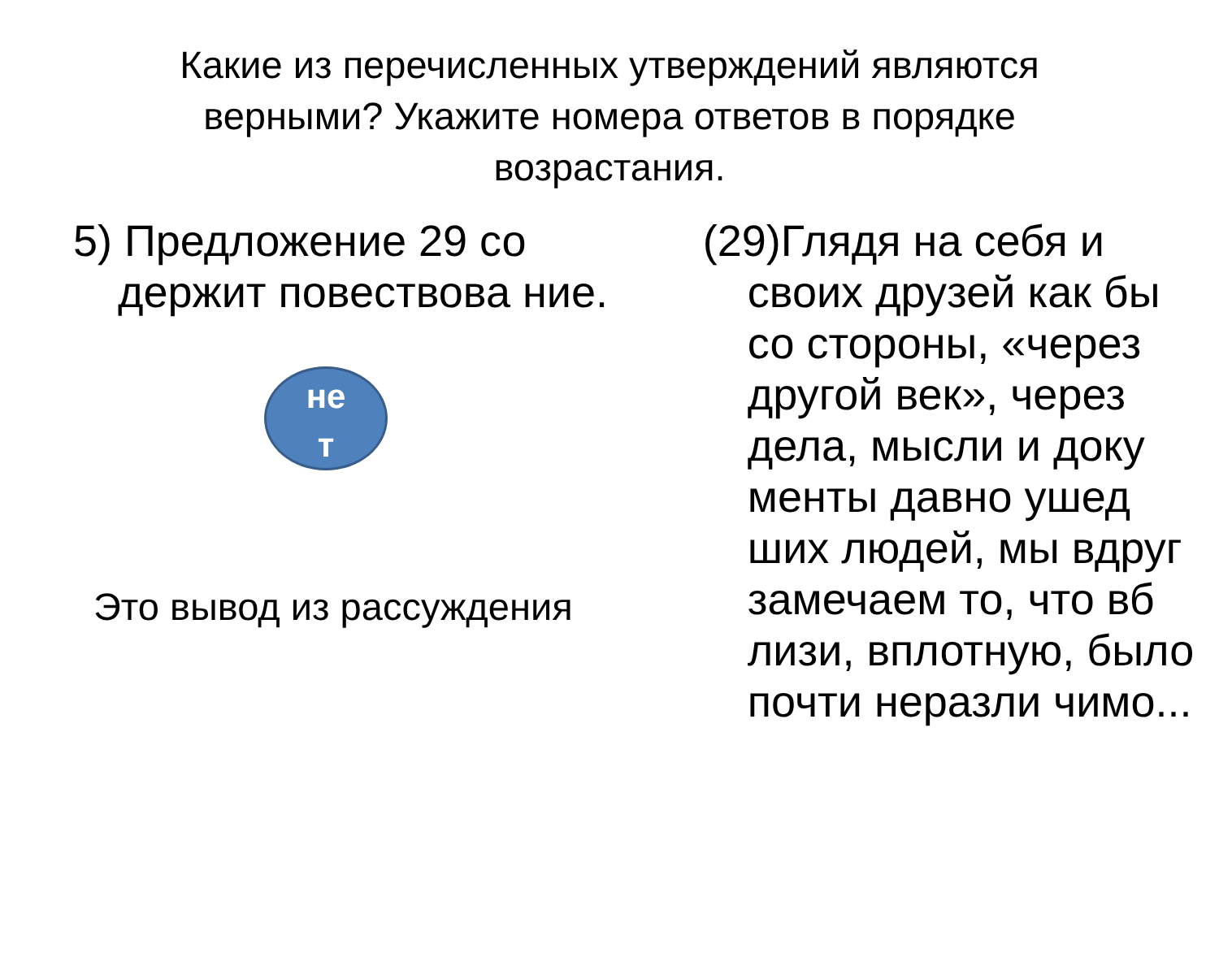Какие из перечисленных утверждений являются верными? Укажите номера ответов в порядке возрастания.
5) Предложение 29 со держит повествова ние.
не
т
Это вывод из рассуждения
(29)Глядя на себя и своих друзей как бы со стороны, «через другой век», через дела, мысли и доку менты давно ушед ших людей, мы вдруг замечаем то, что вб лизи, вплотную, было почти неразли чимо...